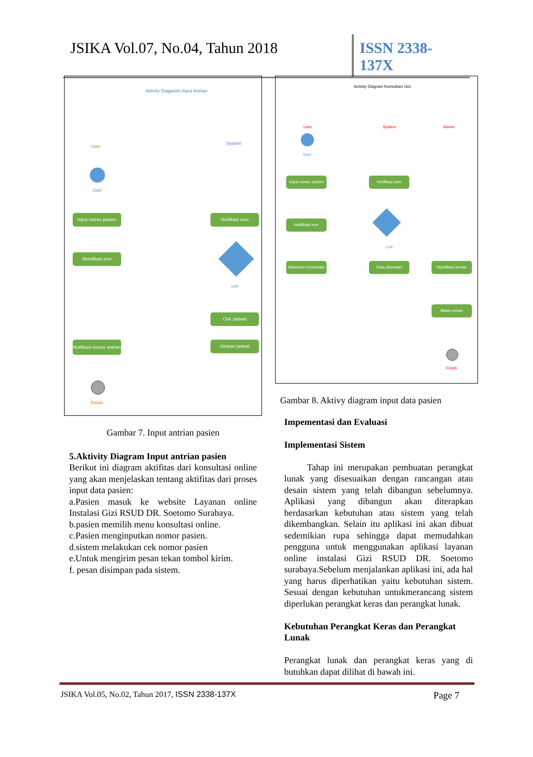JSIKA Vol.07, No.04, Tahun 2018
ISSN 2338-137X
Aktivity Diagaram Input Antrian
User
System
Start
Input nomer pasien
Verifikasi user
Notofikasi eror
cek
Cek Jadwal
Simpan jadwal
Notifikasi nomer antrian
Finish
Gambar 7. Input antrian pasien
5.Aktivity Diagram Input antrian pasien
Berikut ini diagram aktifitas dari konsultasi online yang akan menjelaskan tentang aktifitas dari proses input data pasien:
a.Pasien masuk ke website Layanan online Instalasi Gizi RSUD DR. Soetomo Surabaya.
b.pasien memilih menu konsultasi online.
c.Pasien menginputkan nomor pasien.
d.sistem melakukan cek nomor pasien
e.Untuk mengirim pesan tekan tombol kirim.
f. pesan disimpan pada sistem.
Activity Diagram Konsultasi Gizi
User System Admin
Start
Input nomor pasien
Verifikasi user
Notifikasi eror
Cek
Masukan Konsultasi
Data disimpan Notofikasi pesan
Balas pesan
Finish
Gambar 8. Aktivy diagram input data pasien
Impementasi dan Evaluasi
Implementasi Sistem
Tahap ini merupakan pembuatan perangkat lunak yang disesuaikan dengan rancangan atau desain sistem yang telah dibangun sebelumnya. Aplikasi yang dibangun akan diterapkan berdasarkan kebutuhan atau sistem yang telah dikembangkan. Selain itu aplikasi ini akan dibuat sedemikian rupa sehingga dapat memudahkan pengguna untuk menggunakan aplikasi layanan online instalasi Gizi RSUD DR. Soetomo surabaya.Sebelum menjalankan aplikasi ini, ada hal yang harus diperhatikan yaitu kebutuhan sistem. Sesuai dengan kebutuhan untukmerancang sistem diperlukan perangkat keras dan perangkat lunak.
Kebutuhan Perangkat Keras dan Perangkat Lunak
Perangkat lunak dan perangkat keras yang di butuhkan dapat dilihat di bawah ini.
JSIKA Vol.05, No.02, Tahun 2017, ISSN 2338-137X Page 7